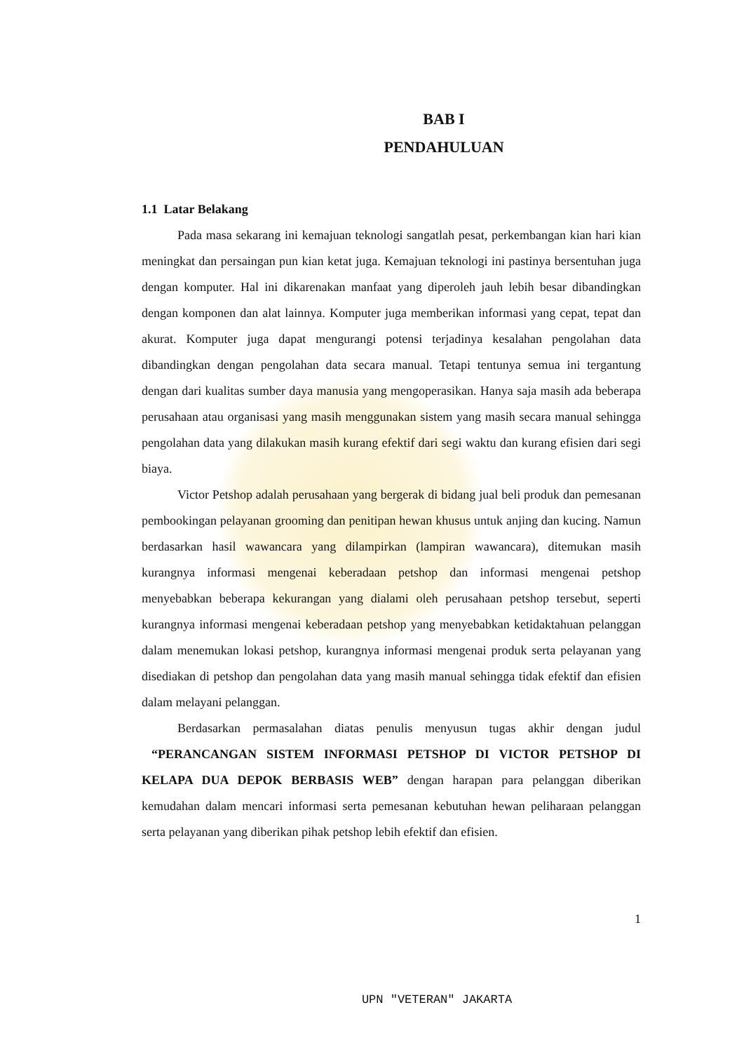BAB I
PENDAHULUAN
1.1 Latar Belakang
Pada masa sekarang ini kemajuan teknologi sangatlah pesat, perkembangan kian hari kian meningkat dan persaingan pun kian ketat juga. Kemajuan teknologi ini pastinya bersentuhan juga dengan komputer. Hal ini dikarenakan manfaat yang diperoleh jauh lebih besar dibandingkan dengan komponen dan alat lainnya. Komputer juga memberikan informasi yang cepat, tepat dan akurat. Komputer juga dapat mengurangi potensi terjadinya kesalahan pengolahan data dibandingkan dengan pengolahan data secara manual. Tetapi tentunya semua ini tergantung dengan dari kualitas sumber daya manusia yang mengoperasikan. Hanya saja masih ada beberapa perusahaan atau organisasi yang masih menggunakan sistem yang masih secara manual sehingga pengolahan data yang dilakukan masih kurang efektif dari segi waktu dan kurang efisien dari segi biaya.
Victor Petshop adalah perusahaan yang bergerak di bidang jual beli produk dan pemesanan pembookingan pelayanan grooming dan penitipan hewan khusus untuk anjing dan kucing. Namun berdasarkan hasil wawancara yang dilampirkan (lampiran wawancara), ditemukan masih kurangnya informasi mengenai keberadaan petshop dan informasi mengenai petshop menyebabkan beberapa kekurangan yang dialami oleh perusahaan petshop tersebut, seperti kurangnya informasi mengenai keberadaan petshop yang menyebabkan ketidaktahuan pelanggan dalam menemukan lokasi petshop, kurangnya informasi mengenai produk serta pelayanan yang disediakan di petshop dan pengolahan data yang masih manual sehingga tidak efektif dan efisien dalam melayani pelanggan.
Berdasarkan permasalahan diatas penulis menyusun tugas akhir dengan judul “PERANCANGAN SISTEM INFORMASI PETSHOP DI VICTOR PETSHOP DI KELAPA DUA DEPOK BERBASIS WEB” dengan harapan para pelanggan diberikan kemudahan dalam mencari informasi serta pemesanan kebutuhan hewan peliharaan pelanggan serta pelayanan yang diberikan pihak petshop lebih efektif dan efisien.
1
UPN "VETERAN" JAKARTA